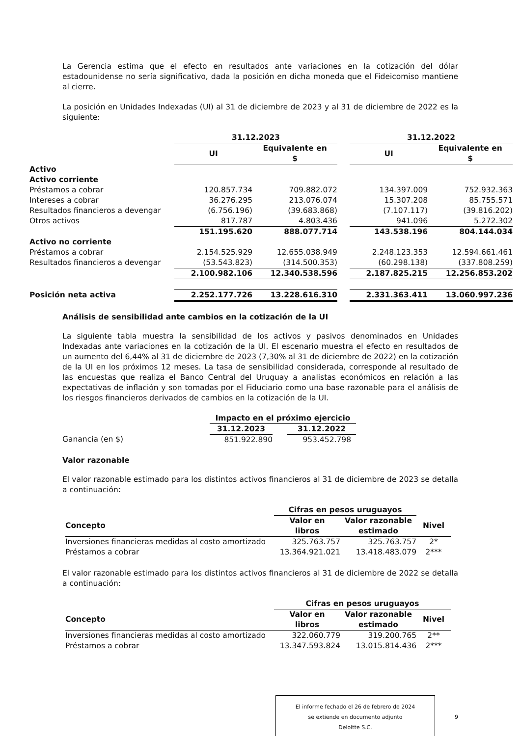La Gerencia estima que el efecto en resultados ante variaciones en la cotización del dólar estadounidense no sería significativo, dada la posición en dicha moneda que el Fideicomiso mantiene al cierre.
La posición en Unidades Indexadas (UI) al 31 de diciembre de 2023 y al 31 de diciembre de 2022 es la siguiente:
| | 31.12.2023 | | | 31.12.2022 | |
| | UI | Equivalente en $ | | UI | Equivalente en $ |
| Activo | | | | | |
| Activo corriente | | | | | |
| Préstamos a cobrar | 120.857.734 | 709.882.072 | | 134.397.009 | 752.932.363 |
| Intereses a cobrar | 36.276.295 | 213.076.074 | | 15.307.208 | 85.755.571 |
| Resultados financieros a devengar | (6.756.196) | (39.683.868) | | (7.107.117) | (39.816.202) |
| Otros activos | 817.787 | 4.803.436 | | 941.096 | 5.272.302 |
| | 151.195.620 | 888.077.714 | | 143.538.196 | 804.144.034 |
| Activo no corriente | | | | | |
| Préstamos a cobrar | 2.154.525.929 | 12.655.038.949 | | 2.248.123.353 | 12.594.661.461 |
| Resultados financieros a devengar | (53.543.823) | (314.500.353) | | (60.298.138) | (337.808.259) |
| | 2.100.982.106 | 12.340.538.596 | | 2.187.825.215 | 12.256.853.202 |
| Posición neta activa | 2.252.177.726 | 13.228.616.310 | | 2.331.363.411 | 13.060.997.236 |
Análisis de sensibilidad ante cambios en la cotización de la UI
La siguiente tabla muestra la sensibilidad de los activos y pasivos denominados en Unidades Indexadas ante variaciones en la cotización de la UI. El escenario muestra el efecto en resultados de un aumento del 6,44% al 31 de diciembre de 2023 (7,30% al 31 de diciembre de 2022) en la cotización de la UI en los próximos 12 meses. La tasa de sensibilidad considerada, corresponde al resultado de las encuestas que realiza el Banco Central del Uruguay a analistas económicos en relación a las expectativas de inflación y son tomadas por el Fiduciario como una base razonable para el análisis de los riesgos financieros derivados de cambios en la cotización de la UI.
| | Impacto en el próximo ejercicio | | |
| | 31.12.2023 | | 31.12.2022 |
| Ganancia (en $) | 851.922.890 | | 953.452.798 |
Valor razonable
El valor razonable estimado para los distintos activos financieros al 31 de diciembre de 2023 se detalla a continuación:
| | Cifras en pesos uruguayos | | |
| Concepto | Valor en libros | Valor razonable estimado | Nivel |
| Inversiones financieras medidas al costo amortizado | 325.763.757 | 325.763.757 | 2* |
| Préstamos a cobrar | 13.364.921.021 | 13.418.483.079 | 2*** |
El valor razonable estimado para los distintos activos financieros al 31 de diciembre de 2022 se detalla a continuación:
| | Cifras en pesos uruguayos | | |
| Concepto | Valor en libros | Valor razonable estimado | Nivel |
| Inversiones financieras medidas al costo amortizado | 322.060.779 | 319.200.765 | 2** |
| Préstamos a cobrar | 13.347.593.824 | 13.015.814.436 | 2*** |
El informe fechado el 26 de febrero de 2024
se extiende en documento adjunto
Deloitte S.C.
9